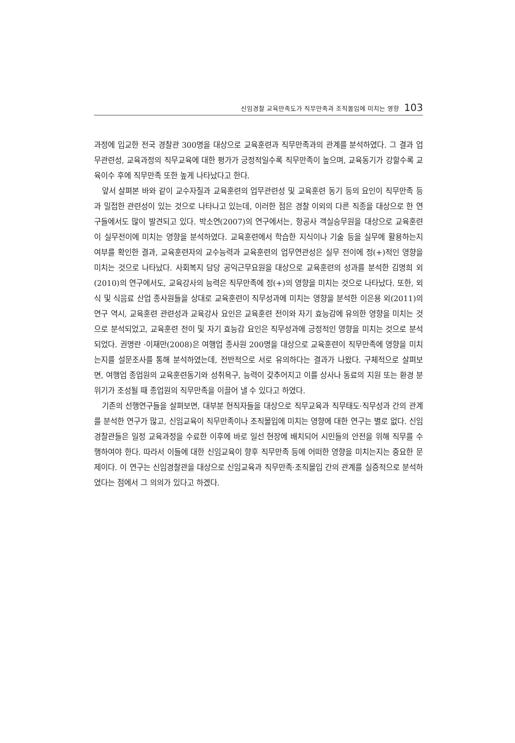신임경찰 교육만족도가 직무만족과 조직몰입에 미치는 영향 103
과정에 입교한 전국 경찰관 300명을 대상으로 교육훈련과 직무만족과의 관계를 분석하였다. 그 결과 업무관련성, 교육과정의 직무교육에 대한 평가가 긍정적일수록 직무만족이 높으며, 교육동기가 강할수록 교육이수 후에 직무만족 또한 높게 나타났다고 한다.
앞서 살펴본 바와 같이 교수자질과 교육훈련의 업무관련성 및 교육훈련 동기 등의 요인이 직무만족 등과 밀접한 관련성이 있는 것으로 나타나고 있는데, 이러한 점은 경찰 이외의 다른 직종을 대상으로 한 연구들에서도 많이 발견되고 있다. 박소연(2007)의 연구에서는, 항공사 객실승무원을 대상으로 교육훈련이 실무전이에 미치는 영향을 분석하였다. 교육훈련에서 학습한 지식이나 기술 등을 실무에 활용하는지 여부를 확인한 결과, 교육훈련자의 교수능력과 교육훈련의 업무연관성은 실무 전이에 정(+)적인 영향을 미치는 것으로 나타났다. 사회복지 담당 공익근무요원을 대상으로 교육훈련의 성과를 분석한 김명희 외(2010)의 연구에서도, 교육강사의 능력은 직무만족에 정(+)의 영향을 미치는 것으로 나타났다. 또한, 외식 및 식음료 산업 종사원들을 상대로 교육훈련이 직무성과에 미치는 영향을 분석한 이은용 외(2011)의 연구 역시, 교육훈련 관련성과 교육강사 요인은 교육훈련 전이와 자기 효능감에 유의한 영향을 미치는 것으로 분석되었고, 교육훈련 전이 및 자기 효능감 요인은 직무성과에 긍정적인 영향을 미치는 것으로 분석되었다. 권명란 ·이재만(2008)은 여행업 종사원 200명을 대상으로 교육훈련이 직무만족에 영향을 미치는지를 설문조사를 통해 분석하였는데, 전반적으로 서로 유의하다는 결과가 나왔다. 구체적으로 살펴보면, 여행업 종업원의 교육훈련동기와 성취욕구, 능력이 갖추어지고 이를 상사나 동료의 지원 또는 환경 분위기가 조성될 때 종업원의 직무만족을 이끌어 낼 수 있다고 하였다.
기존의 선행연구들을 살펴보면, 대부분 현직자들을 대상으로 직무교육과 직무태도·직무성과 간의 관계를 분석한 연구가 많고, 신임교육이 직무만족이나 조직몰입에 미치는 영향에 대한 연구는 별로 없다. 신임경찰관들은 일정 교육과정을 수료한 이후에 바로 일선 현장에 배치되어 시민들의 안전을 위해 직무를 수행하여야 한다. 따라서 이들에 대한 신임교육이 향후 직무만족 등에 어떠한 영향을 미치는지는 중요한 문제이다. 이 연구는 신임경찰관을 대상으로 신임교육과 직무만족·조직몰입 간의 관계를 실증적으로 분석하였다는 점에서 그 의의가 있다고 하겠다.